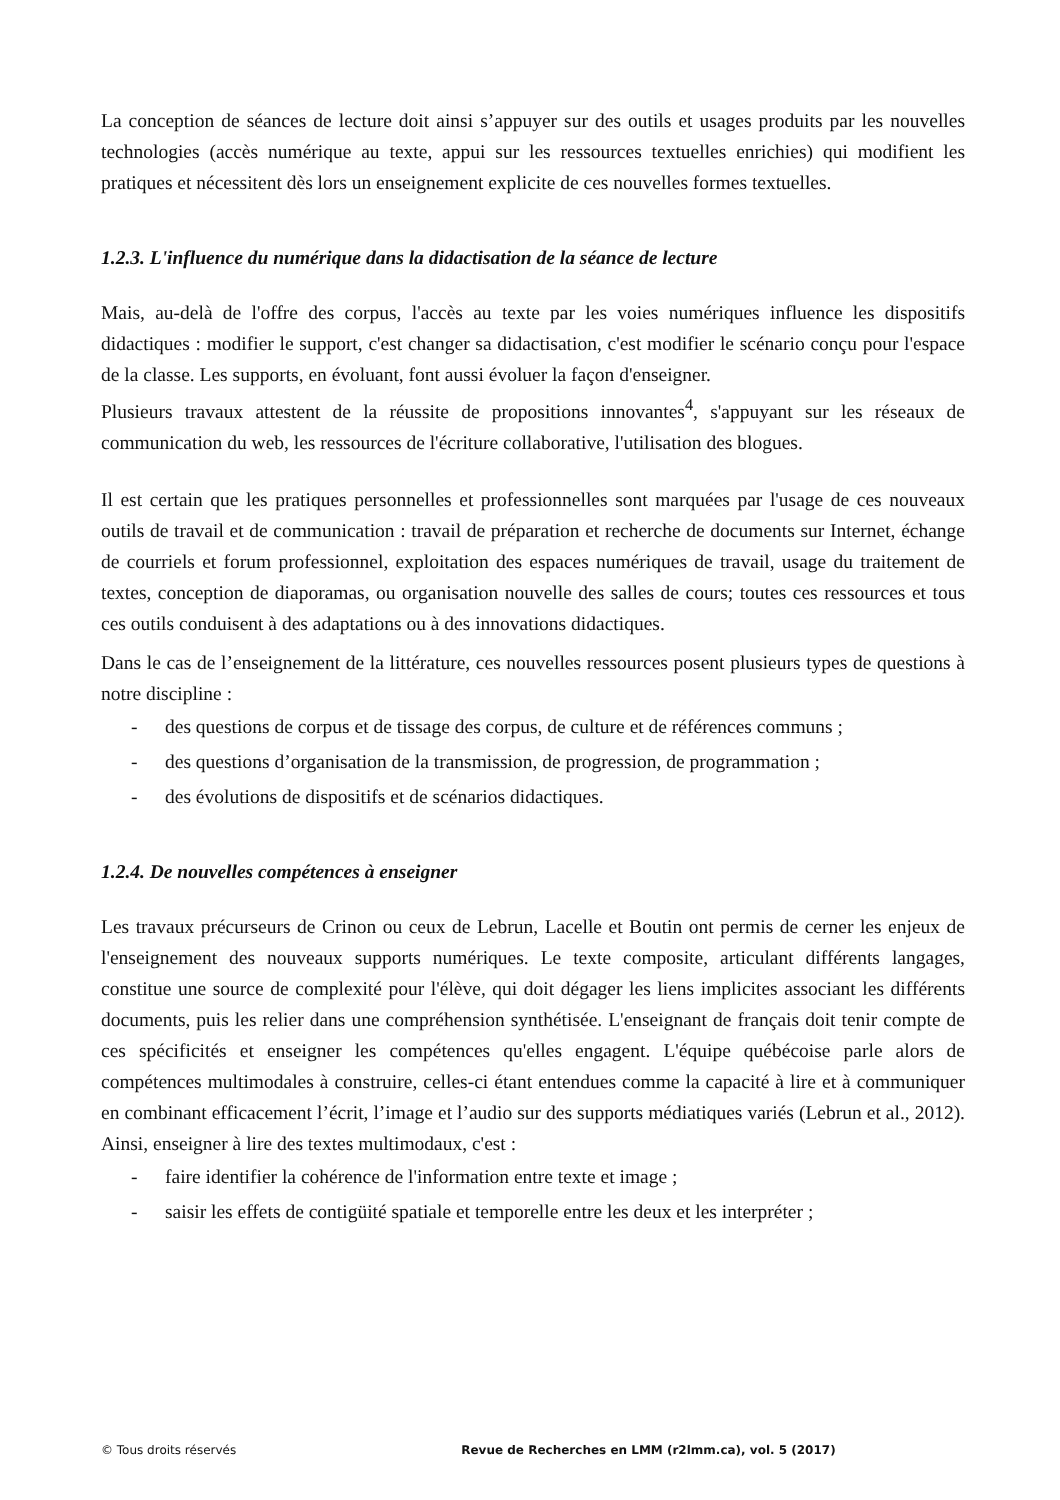La conception de séances de lecture doit ainsi s’appuyer sur des outils et usages produits par les nouvelles technologies (accès numérique au texte, appui sur les ressources textuelles enrichies) qui modifient les pratiques et nécessitent dès lors un enseignement explicite de ces nouvelles formes textuelles.
1.2.3. L'influence du numérique dans la didactisation de la séance de lecture
Mais, au-delà de l'offre des corpus, l'accès au texte par les voies numériques influence les dispositifs didactiques : modifier le support, c'est changer sa didactisation, c'est modifier le scénario conçu pour l'espace de la classe. Les supports, en évoluant, font aussi évoluer la façon d'enseigner.
Plusieurs travaux attestent de la réussite de propositions innovantes<sup>4</sup>, s'appuyant sur les réseaux de communication du web, les ressources de l'écriture collaborative, l'utilisation des blogues.
Il est certain que les pratiques personnelles et professionnelles sont marquées par l'usage de ces nouveaux outils de travail et de communication : travail de préparation et recherche de documents sur Internet, échange de courriels et forum professionnel, exploitation des espaces numériques de travail, usage du traitement de textes, conception de diaporamas, ou organisation nouvelle des salles de cours; toutes ces ressources et tous ces outils conduisent à des adaptations ou à des innovations didactiques.
Dans le cas de l’enseignement de la littérature, ces nouvelles ressources posent plusieurs types de questions à notre discipline :
- des questions de corpus et de tissage des corpus, de culture et de références communs ;
- des questions d’organisation de la transmission, de progression, de programmation ;
- des évolutions de dispositifs et de scénarios didactiques.
1.2.4. De nouvelles compétences à enseigner
Les travaux précurseurs de Crinon ou ceux de Lebrun, Lacelle et Boutin ont permis de cerner les enjeux de l'enseignement des nouveaux supports numériques. Le texte composite, articulant différents langages, constitue une source de complexité pour l'élève, qui doit dégager les liens implicites associant les différents documents, puis les relier dans une compréhension synthétisée. L'enseignant de français doit tenir compte de ces spécificités et enseigner les compétences qu'elles engagent. L'équipe québécoise parle alors de compétences multimodales à construire, celles-ci étant entendues comme la capacité à lire et à communiquer en combinant efficacement l’écrit, l’image et l’audio sur des supports médiatiques variés (Lebrun et al., 2012). Ainsi, enseigner à lire des textes multimodaux, c'est :
- faire identifier la cohérence de l'information entre texte et image ;
- saisir les effets de contigüité spatiale et temporelle entre les deux et les interpréter ;
© Tous droits réservés Revue de Recherches en LMM (r2lmm.ca), vol. 5 (2017)